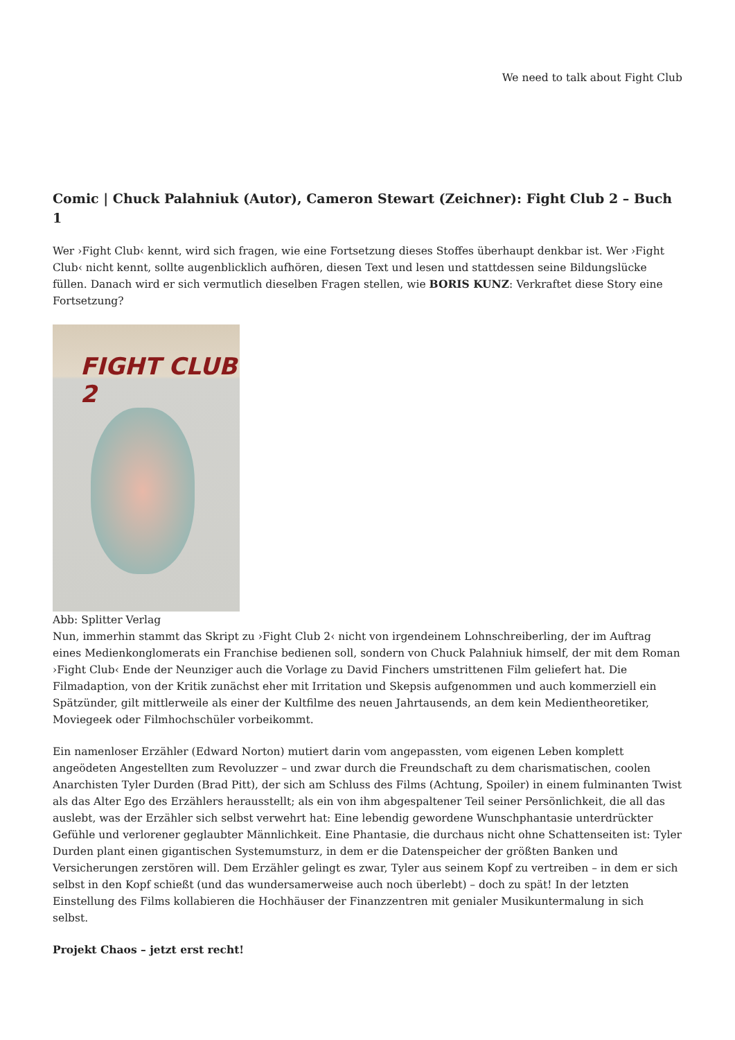We need to talk about Fight Club
Comic | Chuck Palahniuk (Autor), Cameron Stewart (Zeichner): Fight Club 2 – Buch 1
Wer ›Fight Club‹ kennt, wird sich fragen, wie eine Fortsetzung dieses Stoffes überhaupt denkbar ist. Wer ›Fight Club‹ nicht kennt, sollte augenblicklich aufhören, diesen Text und lesen und stattdessen seine Bildungslücke füllen. Danach wird er sich vermutlich dieselben Fragen stellen, wie BORIS KUNZ: Verkraftet diese Story eine Fortsetzung?
FIGHT CLUB 2
Abb: Splitter Verlag
Nun, immerhin stammt das Skript zu ›Fight Club 2‹ nicht von irgendeinem Lohnschreiberling, der im Auftrag eines Medienkonglomerats ein Franchise bedienen soll, sondern von Chuck Palahniuk himself, der mit dem Roman ›Fight Club‹ Ende der Neunziger auch die Vorlage zu David Finchers umstrittenen Film geliefert hat. Die Filmadaption, von der Kritik zunächst eher mit Irritation und Skepsis aufgenommen und auch kommerziell ein Spätzünder, gilt mittlerweile als einer der Kultfilme des neuen Jahrtausends, an dem kein Medientheoretiker, Moviegeek oder Filmhochschüler vorbeikommt.
Ein namenloser Erzähler (Edward Norton) mutiert darin vom angepassten, vom eigenen Leben komplett angeödeten Angestellten zum Revoluzzer – und zwar durch die Freundschaft zu dem charismatischen, coolen Anarchisten Tyler Durden (Brad Pitt), der sich am Schluss des Films (Achtung, Spoiler) in einem fulminanten Twist als das Alter Ego des Erzählers herausstellt; als ein von ihm abgespaltener Teil seiner Persönlichkeit, die all das auslebt, was der Erzähler sich selbst verwehrt hat: Eine lebendig gewordene Wunschphantasie unterdrückter Gefühle und verlorener geglaubter Männlichkeit. Eine Phantasie, die durchaus nicht ohne Schattenseiten ist: Tyler Durden plant einen gigantischen Systemumsturz, in dem er die Datenspeicher der größten Banken und Versicherungen zerstören will. Dem Erzähler gelingt es zwar, Tyler aus seinem Kopf zu vertreiben – in dem er sich selbst in den Kopf schießt (und das wundersamerweise auch noch überlebt) – doch zu spät! In der letzten Einstellung des Films kollabieren die Hochhäuser der Finanzzentren mit genialer Musikuntermalung in sich selbst.
Projekt Chaos – jetzt erst recht!